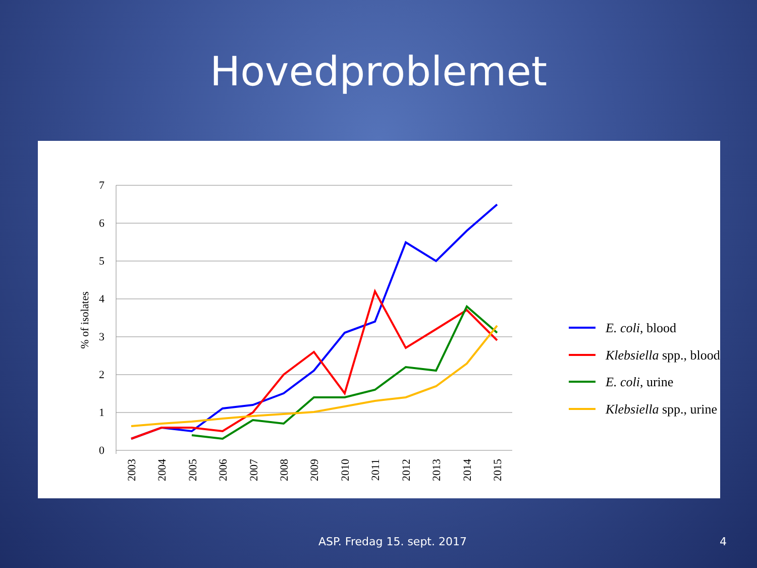Hovedproblemet
7
6
5
4
3
2
1
0
% of isolates
2003
2004
2005
2006
2007
2008
2009
2010
2011
2012
2013
2014
2015
E. coli, blood
Klebsiella spp., blood
E. coli, urine
Klebsiella spp., urine
ASP. Fredag 15. sept. 2017 4